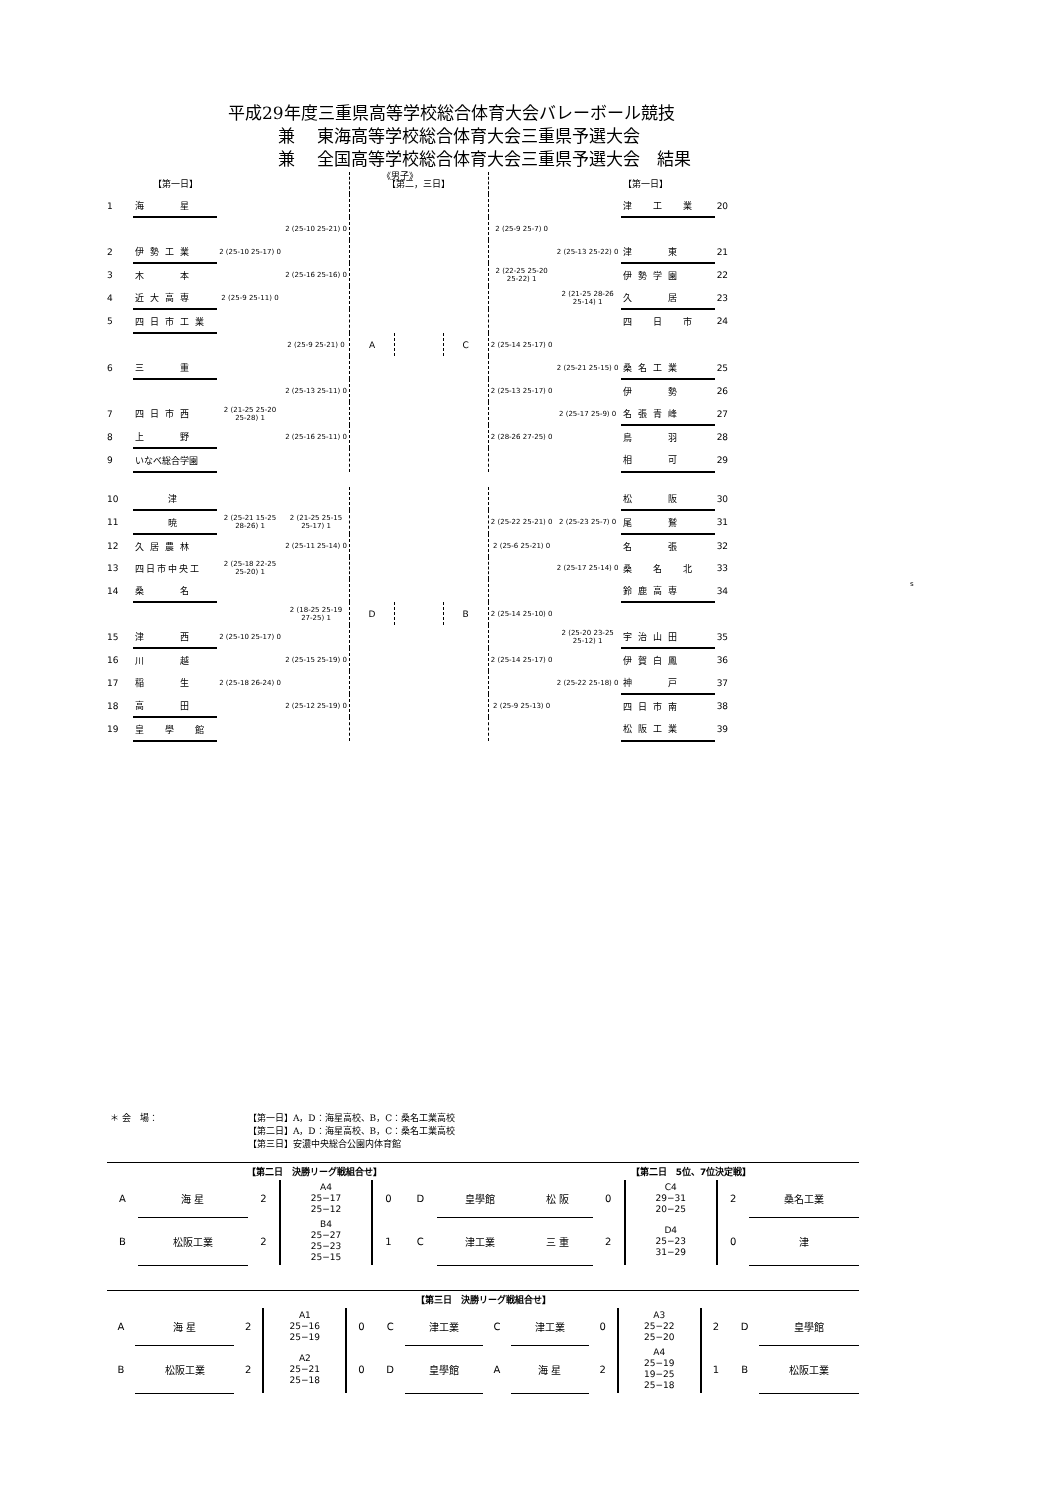平成29年度三重県高等学校総合体育大会バレーボール競技
兼　 東海高等学校総合体育大会三重県予選大会
兼　 全国高等学校総合体育大会三重県予選大会　結果
《男子》
| | 【第一日】 | | | 【第二，三日】 | | | | | 【第一日】 | |
| 1 | 海 星 | | | | | | | | 津 工 業 | 20 |
| | | | 2 (25-10 25-21) 0 | | | | 2 (25-9 25-7) 0 | | | |
| 2 | 伊勢工業 | 2 (25-10 25-17) 0 | | | | | | 2 (25-13 25-22) 0 | 津 東 | 21 |
| 3 | 木 本 | | 2 (25-16 25-16) 0 | | | | 2 (22-25 25-20 25-22) 1 | | 伊勢学園 | 22 |
| 4 | 近大高専 | 2 (25-9 25-11) 0 | | | | | | 2 (21-25 28-26 25-14) 1 | 久 居 | 23 |
| 5 | 四日市工業 | | | | | | | | 四 日 市 | 24 |
| | | | 2 (25-9 25-21) 0 | A | | C | 2 (25-14 25-17) 0 | | | |
| 6 | 三 重 | | | | | | | 2 (25-21 25-15) 0 | 桑名工業 | 25 |
| | | | 2 (25-13 25-11) 0 | | | | 2 (25-13 25-17) 0 | | 伊 勢 | 26 |
| 7 | 四日市西 | 2 (21-25 25-20 25-28) 1 | | | | | | 2 (25-17 25-9) 0 | 名張青峰 | 27 |
| 8 | 上 野 | | 2 (25-16 25-11) 0 | | | | 2 (28-26 27-25) 0 | | 鳥 羽 | 28 |
| 9 | いなべ総合学園 | | | | | | | | 相 可 | 29 |
| 10 | 津 | | | | | | | | 松 阪 | 30 |
| 11 | 暁 | 2 (25-21 15-25 28-26) 1 | 2 (21-25 25-15 25-17) 1 | | | | 2 (25-22 25-21) 0 | 2 (25-23 25-7) 0 | 尾 鷲 | 31 |
| 12 | 久居農林 | | 2 (25-11 25-14) 0 | | | | 2 (25-6 25-21) 0 | | 名 張 | 32 |
| 13 | 四日市中央工 | 2 (25-18 22-25 25-20) 1 | | | | | | 2 (25-17 25-14) 0 | 桑 名 北 | 33 |
| 14 | 桑 名 | | | | | | | | 鈴鹿高専 | 34 |
| | | | 2 (18-25 25-19 27-25) 1 | D | | B | 2 (25-14 25-10) 0 | | | |
| 15 | 津 西 | 2 (25-10 25-17) 0 | | | | | | 2 (25-20 23-25 25-12) 1 | 宇治山田 | 35 |
| 16 | 川 越 | | 2 (25-15 25-19) 0 | | | | 2 (25-14 25-17) 0 | | 伊賀白鳳 | 36 |
| 17 | 稲 生 | 2 (25-18 26-24) 0 | | | | | | 2 (25-22 25-18) 0 | 神 戸 | 37 |
| 18 | 高 田 | | 2 (25-12 25-19) 0 | | | | 2 (25-9 25-13) 0 | | 四日市南 | 38 |
| 19 | 皇 學 館 | | | | | | | | 松阪工業 | 39 |
s
＊ 会　場： 【第一日】A，D：海星高校、B，C：桑名工業高校
【第二日】A，D：海星高校、B，C：桑名工業高校
【第三日】安濃中央総合公園内体育館
| 【第二日 決勝リーグ戦組合せ】 | | | | | | | 【第二日 5位、7位決定戦】 | | | | |
| A | 海 星 | 2 | A4 25−17 25−12 | 0 | D | 皇學館 | 松 阪 | 0 | C4 29−31 20−25 | 2 | 桑名工業 |
| B | 松阪工業 | 2 | B4 25−27 25−23 25−15 | 1 | C | 津工業 | 三 重 | 2 | D4 25−23 31−29 | 0 | 津 |
| 【第三日 決勝リーグ戦組合せ】 | | | | | | | | | | | | | |
| A | 海 星 | 2 | A1 25−16 25−19 | 0 | C | 津工業 | C | 津工業 | 0 | A3 25−22 25−20 | 2 | D | 皇學館 |
| B | 松阪工業 | 2 | A2 25−21 25−18 | 0 | D | 皇學館 | A | 海 星 | 2 | A4 25−19 19−25 25−18 | 1 | B | 松阪工業 |